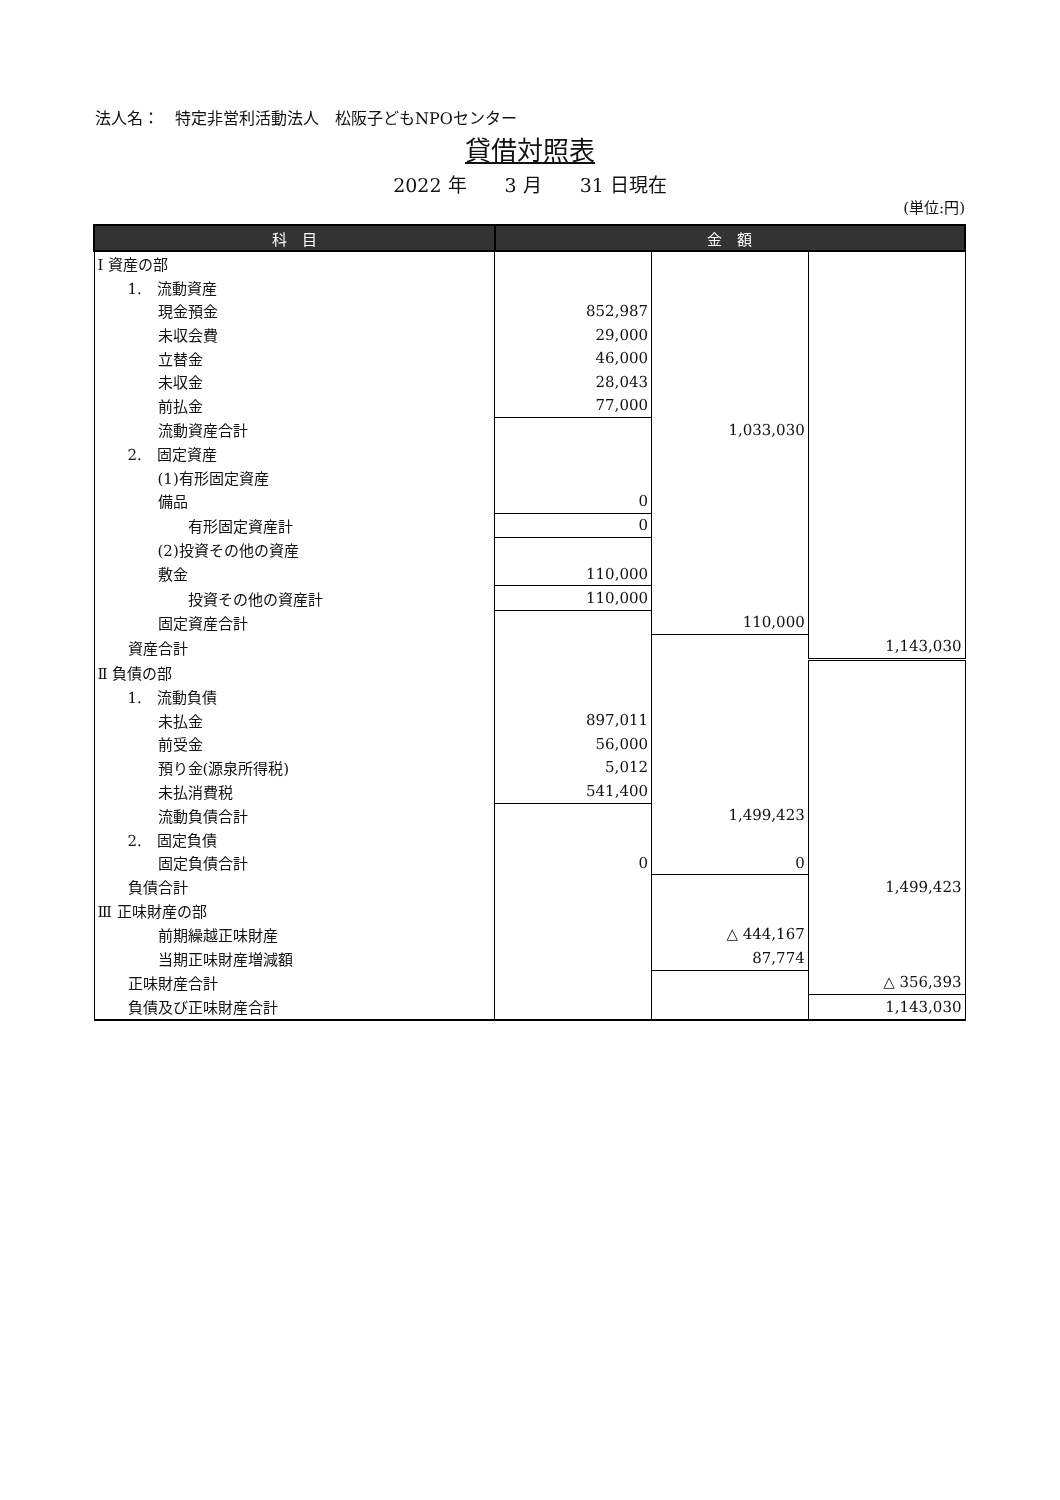法人名：　特定非営利活動法人　松阪子どもNPOセンター
貸借対照表
2022 年　　3 月　　31 日現在
(単位:円)
| 科 目 | 金 額 | | |
| --- | --- | --- | --- |
| Ⅰ 資産の部 | | | |
| 1. 流動資産 | | | |
| 現金預金 | 852,987 | | |
| 未収会費 | 29,000 | | |
| 立替金 | 46,000 | | |
| 未収金 | 28,043 | | |
| 前払金 | 77,000 | | |
| 流動資産合計 | | 1,033,030 | |
| 2. 固定資産 | | | |
| (1)有形固定資産 | | | |
| 備品 | 0 | | |
| 有形固定資産計 | 0 | | |
| (2)投資その他の資産 | | | |
| 敷金 | 110,000 | | |
| 投資その他の資産計 | 110,000 | | |
| 固定資産合計 | | 110,000 | |
| 資産合計 | | | 1,143,030 |
| Ⅱ 負債の部 | | | |
| 1. 流動負債 | | | |
| 未払金 | 897,011 | | |
| 前受金 | 56,000 | | |
| 預り金(源泉所得税) | 5,012 | | |
| 未払消費税 | 541,400 | | |
| 流動負債合計 | | 1,499,423 | |
| 2. 固定負債 | | | |
| 固定負債合計 | 0 | 0 | |
| 負債合計 | | | 1,499,423 |
| Ⅲ 正味財産の部 | | | |
| 前期繰越正味財産 | | △ 444,167 | |
| 当期正味財産増減額 | | 87,774 | |
| 正味財産合計 | | | △ 356,393 |
| 負債及び正味財産合計 | | | 1,143,030 |